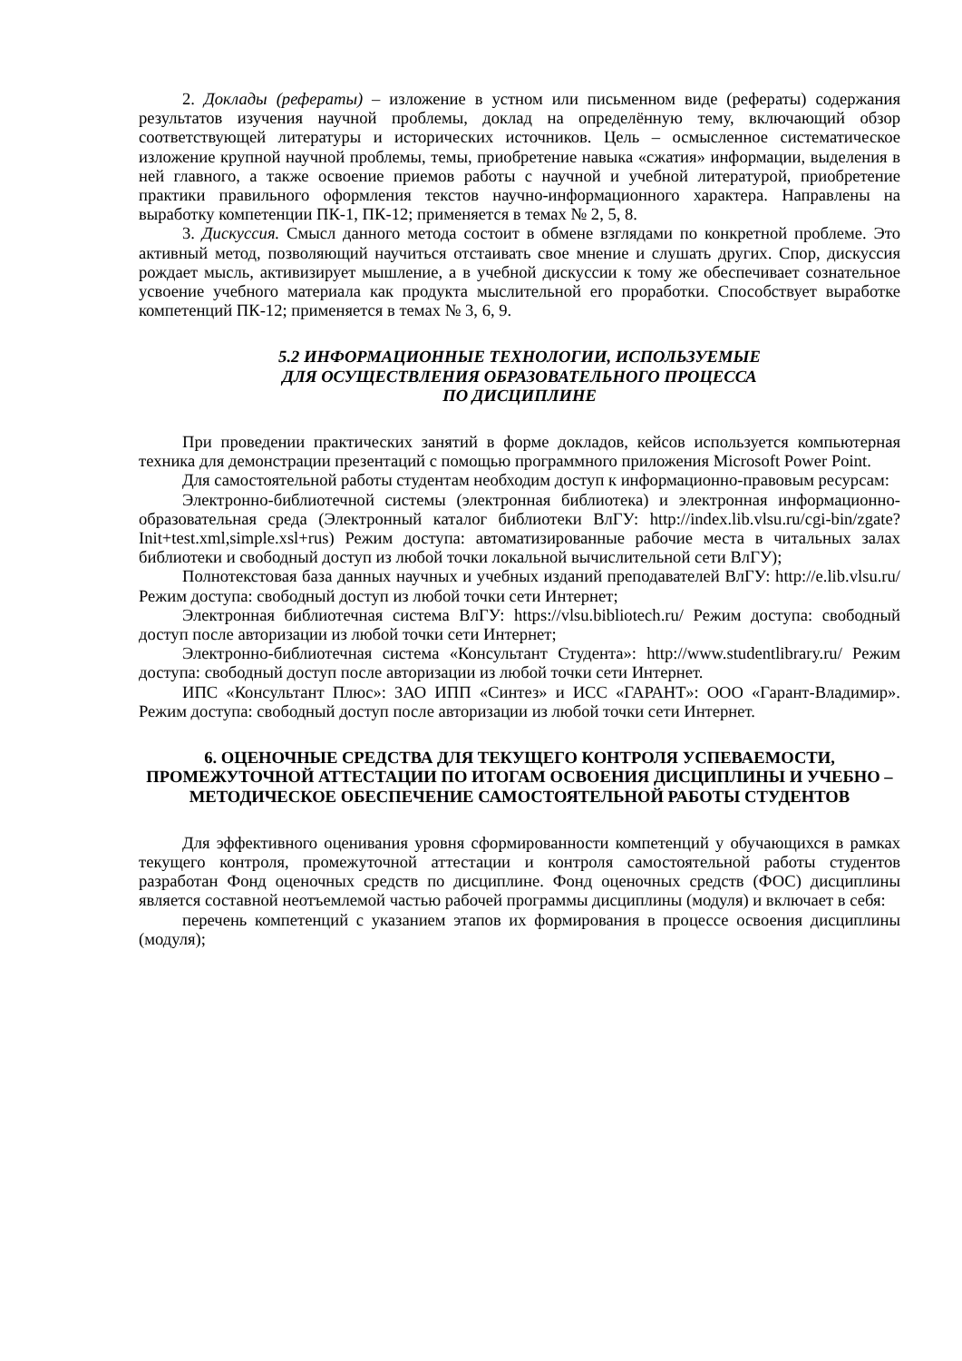2. Доклады (рефераты) – изложение в устном или письменном виде (рефераты) содержания результатов изучения научной проблемы, доклад на определённую тему, включающий обзор соответствующей литературы и исторических источников. Цель – осмысленное систематическое изложение крупной научной проблемы, темы, приобретение навыка «сжатия» информации, выделения в ней главного, а также освоение приемов работы с научной и учебной литературой, приобретение практики правильного оформления текстов научно-информационного характера. Направлены на выработку компетенции ПК-1, ПК-12; применяется в темах № 2, 5, 8.
3. Дискуссия. Смысл данного метода состоит в обмене взглядами по конкретной проблеме. Это активный метод, позволяющий научиться отстаивать свое мнение и слушать других. Спор, дискуссия рождает мысль, активизирует мышление, а в учебной дискуссии к тому же обеспечивает сознательное усвоение учебного материала как продукта мыслительной его проработки. Способствует выработке компетенций ПК-12; применяется в темах № 3, 6, 9.
5.2 ИНФОРМАЦИОННЫЕ ТЕХНОЛОГИИ, ИСПОЛЬЗУЕМЫЕ
ДЛЯ ОСУЩЕСТВЛЕНИЯ ОБРАЗОВАТЕЛЬНОГО ПРОЦЕССА
ПО ДИСЦИПЛИНЕ
При проведении практических занятий в форме докладов, кейсов используется компьютерная техника для демонстрации презентаций с помощью программного приложения Microsoft Power Point.
Для самостоятельной работы студентам необходим доступ к информационно-правовым ресурсам:
Электронно-библиотечной системы (электронная библиотека) и электронная информационно-образовательная среда (Электронный каталог библиотеки ВлГУ: http://index.lib.vlsu.ru/cgi-bin/zgate?Init+test.xml,simple.xsl+rus) Режим доступа: автоматизированные рабочие места в читальных залах библиотеки и свободный доступ из любой точки локальной вычислительной сети ВлГУ);
Полнотекстовая база данных научных и учебных изданий преподавателей ВлГУ: http://e.lib.vlsu.ru/ Режим доступа: свободный доступ из любой точки сети Интернет;
Электронная библиотечная система ВлГУ: https://vlsu.bibliotech.ru/ Режим доступа: свободный доступ после авторизации из любой точки сети Интернет;
Электронно-библиотечная система «Консультант Студента»: http://www.studentlibrary.ru/ Режим доступа: свободный доступ после авторизации из любой точки сети Интернет.
ИПС «Консультант Плюс»: ЗАО ИПП «Синтез» и ИСС «ГАРАНТ»: ООО «Гарант-Владимир». Режим доступа: свободный доступ после авторизации из любой точки сети Интернет.
6. ОЦЕНОЧНЫЕ СРЕДСТВА ДЛЯ ТЕКУЩЕГО КОНТРОЛЯ УСПЕВАЕМОСТИ, ПРОМЕЖУТОЧНОЙ АТТЕСТАЦИИ ПО ИТОГАМ ОСВОЕНИЯ ДИСЦИПЛИНЫ И УЧЕБНО – МЕТОДИЧЕСКОЕ ОБЕСПЕЧЕНИЕ САМОСТОЯТЕЛЬНОЙ РАБОТЫ СТУДЕНТОВ
Для эффективного оценивания уровня сформированности компетенций у обучающихся в рамках текущего контроля, промежуточной аттестации и контроля самостоятельной работы студентов разработан Фонд оценочных средств по дисциплине. Фонд оценочных средств (ФОС) дисциплины является составной неотъемлемой частью рабочей программы дисциплины (модуля) и включает в себя:
перечень компетенций с указанием этапов их формирования в процессе освоения дисциплины (модуля);